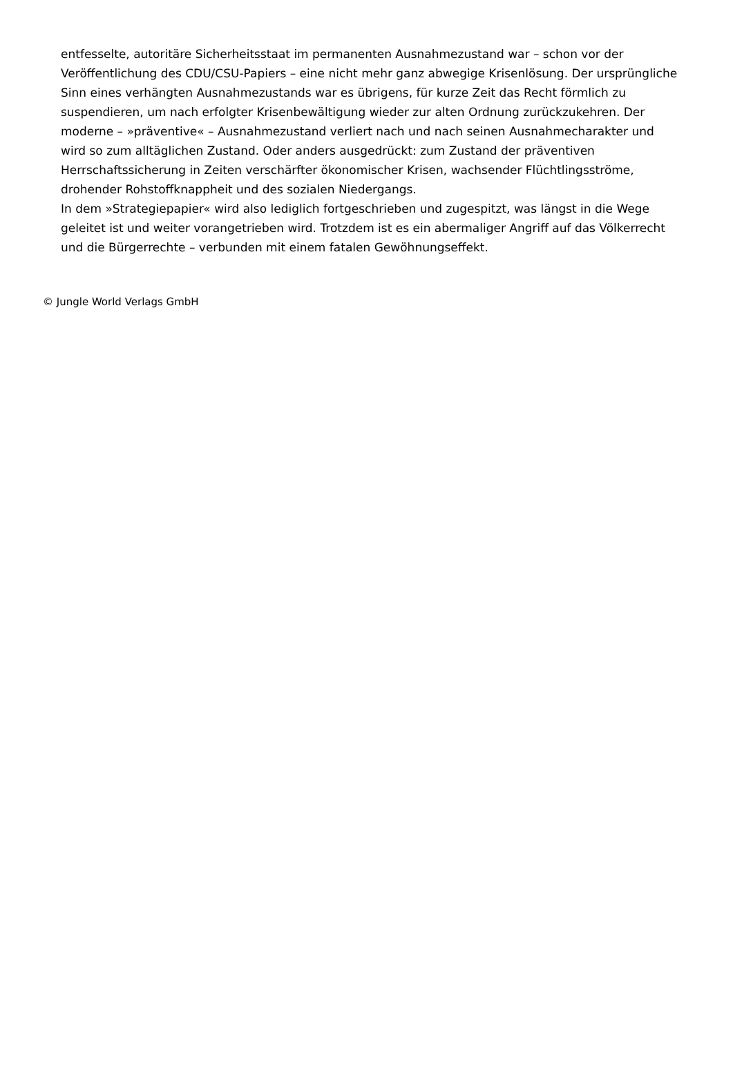entfesselte, autoritäre Sicherheitsstaat im permanenten Ausnahmezustand war – schon vor der Veröffentlichung des CDU/CSU-Papiers – eine nicht mehr ganz abwegige Krisenlösung. Der ursprüngliche Sinn eines verhängten Ausnahmezustands war es übrigens, für kurze Zeit das Recht förmlich zu suspendieren, um nach erfolgter Krisenbewältigung wieder zur alten Ordnung zurückzukehren. Der moderne – »präventive« – Ausnahmezustand verliert nach und nach seinen Ausnahmecharakter und wird so zum alltäglichen Zustand. Oder anders ausgedrückt: zum Zustand der präventiven Herrschaftssicherung in Zeiten verschärfter ökonomischer Krisen, wachsender Flüchtlingsströme, drohender Rohstoffknappheit und des sozialen Niedergangs.
In dem »Strategiepapier« wird also lediglich fortgeschrieben und zugespitzt, was längst in die Wege geleitet ist und weiter vorangetrieben wird. Trotzdem ist es ein abermaliger Angriff auf das Völkerrecht und die Bürgerrechte – verbunden mit einem fatalen Gewöhnungseffekt.
© Jungle World Verlags GmbH